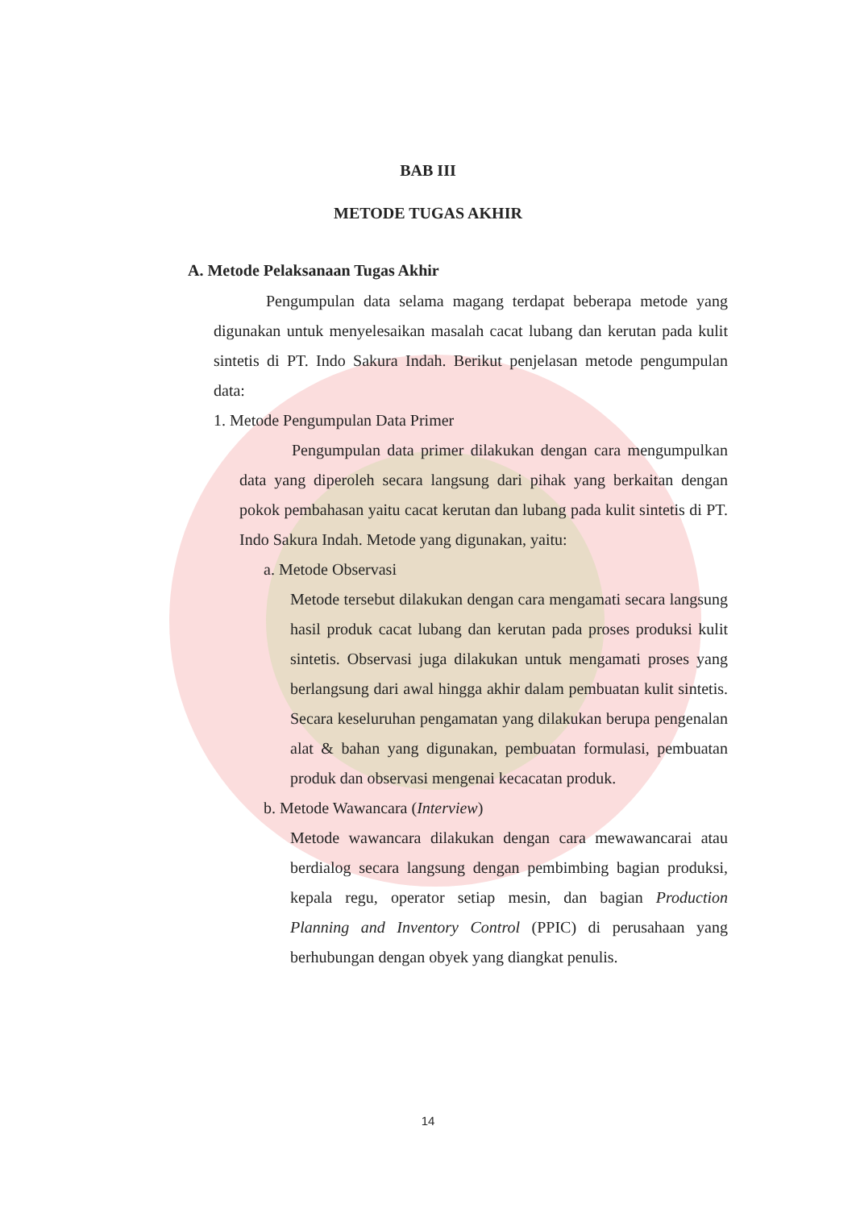BAB III
METODE TUGAS AKHIR
A. Metode Pelaksanaan Tugas Akhir
Pengumpulan data selama magang terdapat beberapa metode yang digunakan untuk menyelesaikan masalah cacat lubang dan kerutan pada kulit sintetis di PT. Indo Sakura Indah. Berikut penjelasan metode pengumpulan data:
1. Metode Pengumpulan Data Primer
Pengumpulan data primer dilakukan dengan cara mengumpulkan data yang diperoleh secara langsung dari pihak yang berkaitan dengan pokok pembahasan yaitu cacat kerutan dan lubang pada kulit sintetis di PT. Indo Sakura Indah. Metode yang digunakan, yaitu:
a. Metode Observasi
Metode tersebut dilakukan dengan cara mengamati secara langsung hasil produk cacat lubang dan kerutan pada proses produksi kulit sintetis. Observasi juga dilakukan untuk mengamati proses yang berlangsung dari awal hingga akhir dalam pembuatan kulit sintetis. Secara keseluruhan pengamatan yang dilakukan berupa pengenalan alat & bahan yang digunakan, pembuatan formulasi, pembuatan produk dan observasi mengenai kecacatan produk.
b. Metode Wawancara (Interview)
Metode wawancara dilakukan dengan cara mewawancarai atau berdialog secara langsung dengan pembimbing bagian produksi, kepala regu, operator setiap mesin, dan bagian Production Planning and Inventory Control (PPIC) di perusahaan yang berhubungan dengan obyek yang diangkat penulis.
14